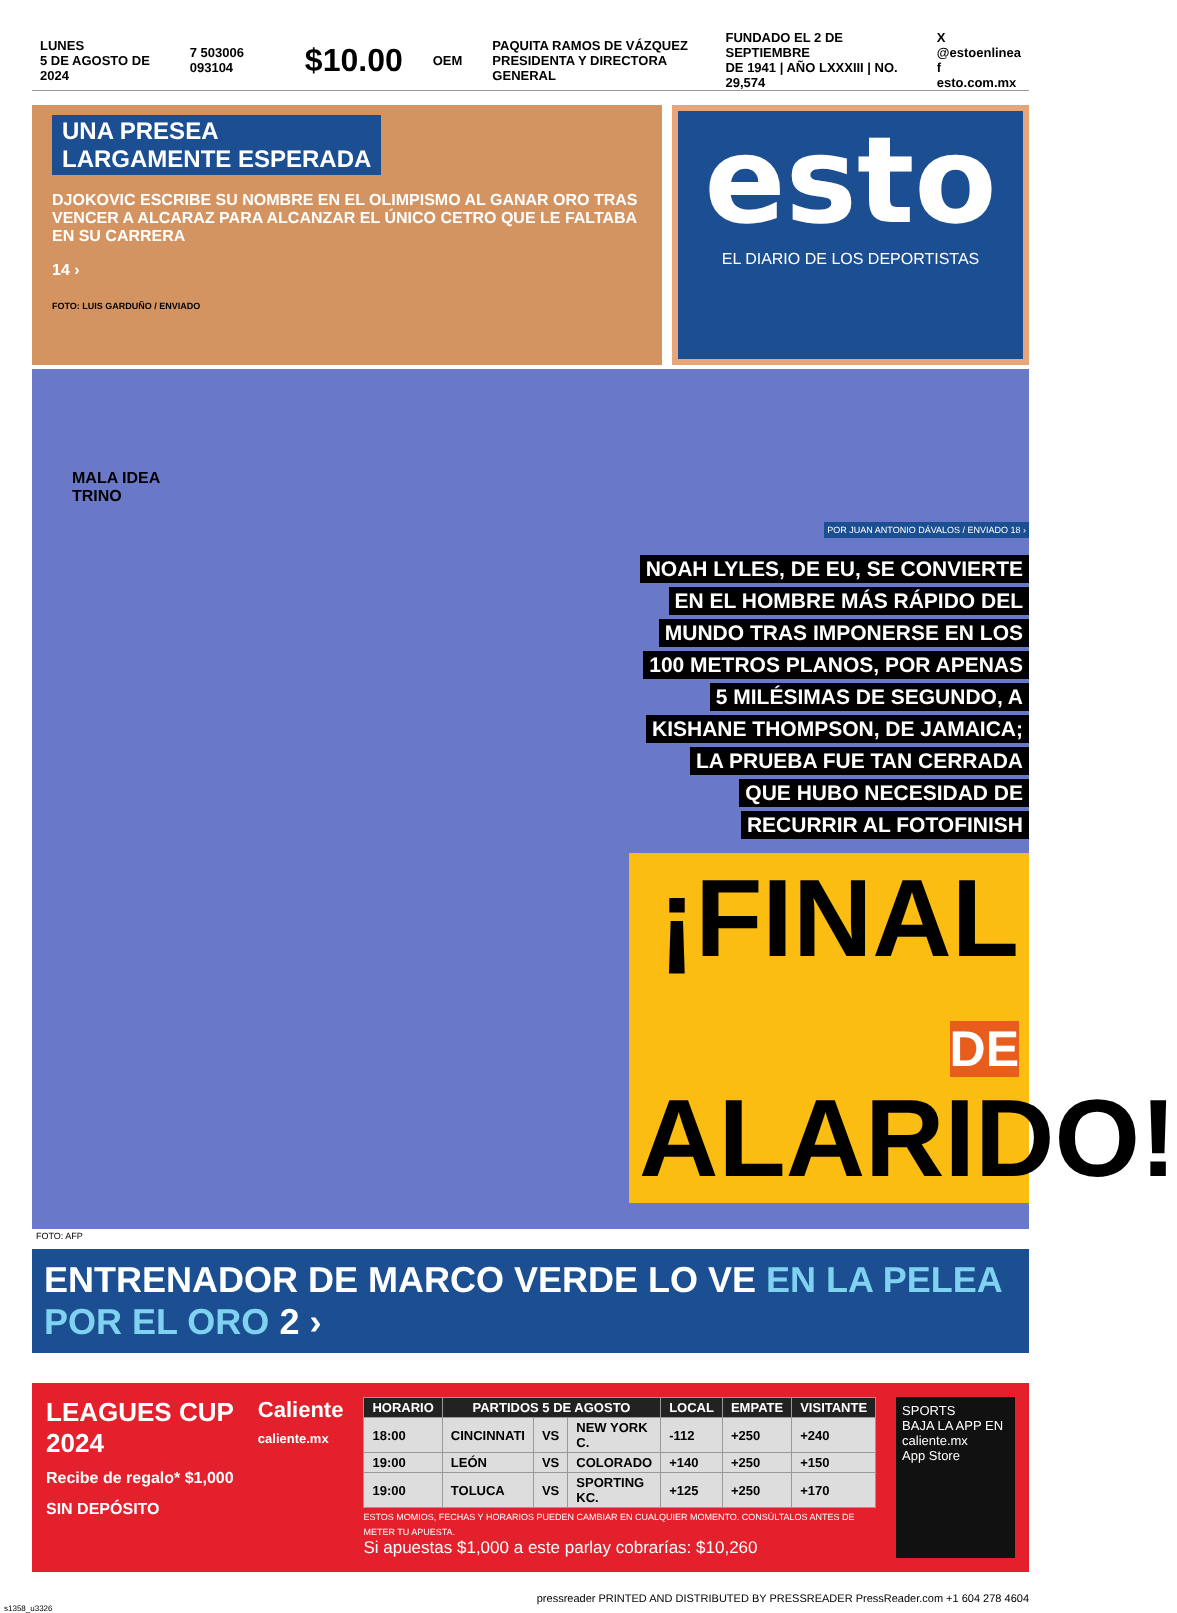LUNES
5 DE AGOSTO DE 2024
7 503006 093104
$10.00
OEM
PAQUITA RAMOS DE VÁZQUEZ
PRESIDENTA Y DIRECTORA GENERAL
FUNDADO EL 2 DE SEPTIEMBRE
DE 1941 | AÑO LXXXIII | NO. 29,574
X @estoenlinea
f esto.com.mx
UNA PRESEA
LARGAMENTE ESPERADA
DJOKOVIC ESCRIBE SU NOMBRE EN EL OLIMPISMO AL GANAR ORO TRAS VENCER A ALCARAZ PARA ALCANZAR EL ÚNICO CETRO QUE LE FALTABA EN SU CARRERA
14 ›
FOTO: LUIS GARDUÑO / ENVIADO
esto
EL DIARIO DE LOS DEPORTISTAS
MALA IDEA
TRINO
POR JUAN ANTONIO DÁVALOS / ENVIADO 18 ›
NOAH LYLES, DE EU, SE CONVIERTE
EN EL HOMBRE MÁS RÁPIDO DEL
MUNDO TRAS IMPONERSE EN LOS
100 METROS PLANOS, POR APENAS
5 MILÉSIMAS DE SEGUNDO, A
KISHANE THOMPSON, DE JAMAICA;
LA PRUEBA FUE TAN CERRADA
QUE HUBO NECESIDAD DE
RECURRIR AL FOTOFINISH
¡FINAL
DE ALARIDO!
FOTO: AFP
ENTRENADOR DE MARCO VERDE LO VE EN LA PELEA POR EL ORO 2 ›
LEAGUES CUP 2024
Recibe de regalo* $1,000 SIN DEPÓSITO
Caliente
caliente.mx
| HORARIO | PARTIDOS 5 DE AGOSTO | | | LOCAL | EMPATE | VISITANTE |
| --- | --- | --- | --- | --- | --- | --- |
| 18:00 | CINCINNATI | VS | NEW YORK C. | -112 | +250 | +240 |
| 19:00 | LEÓN | VS | COLORADO | +140 | +250 | +150 |
| 19:00 | TOLUCA | VS | SPORTING KC. | +125 | +250 | +170 |
ESTOS MOMIOS, FECHAS Y HORARIOS PUEDEN CAMBIAR EN CUALQUIER MOMENTO. CONSÚLTALOS ANTES DE METER TU APUESTA.
Si apuestas $1,000 a este parlay cobrarías: $10,260
SPORTS
BAJA LA APP EN caliente.mx
App Store
pressreader PRINTED AND DISTRIBUTED BY PRESSREADER PressReader.com +1 604 278 4604
s1358_u3326